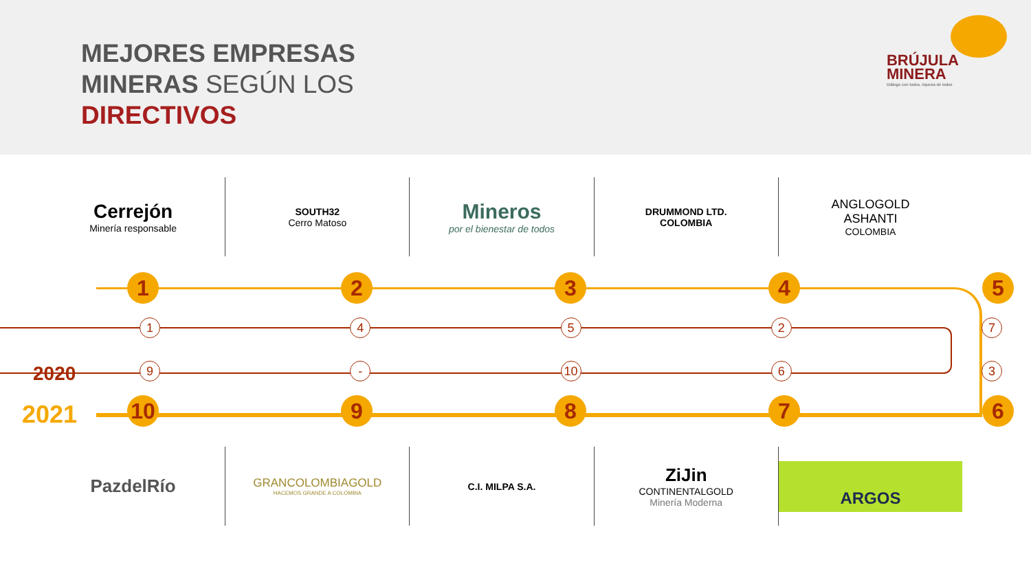MEJORES EMPRESAS
MINERAS SEGÚN LOS
DIRECTIVOS
BRÚJULA
MINERA
Diálogo con todos, riqueza de todos
Cerrejón
Minería responsable
SOUTH32
Cerro Matoso
Mineros
por el bienestar de todos
DRUMMOND LTD.
COLOMBIA
ANGLOGOLD
ASHANTI
COLOMBIA
1 2 3 4 5
1 4 5 2 7
2020 9 - 10 6 3
2021 10 9 8 7 6
PazdelRío
GRANCOLOMBIAGOLD
HACEMOS GRANDE A COLOMBIA
C.I. MILPA S.A.
ZiJin
CONTINENTALGOLD
Minería Moderna
ARGOS